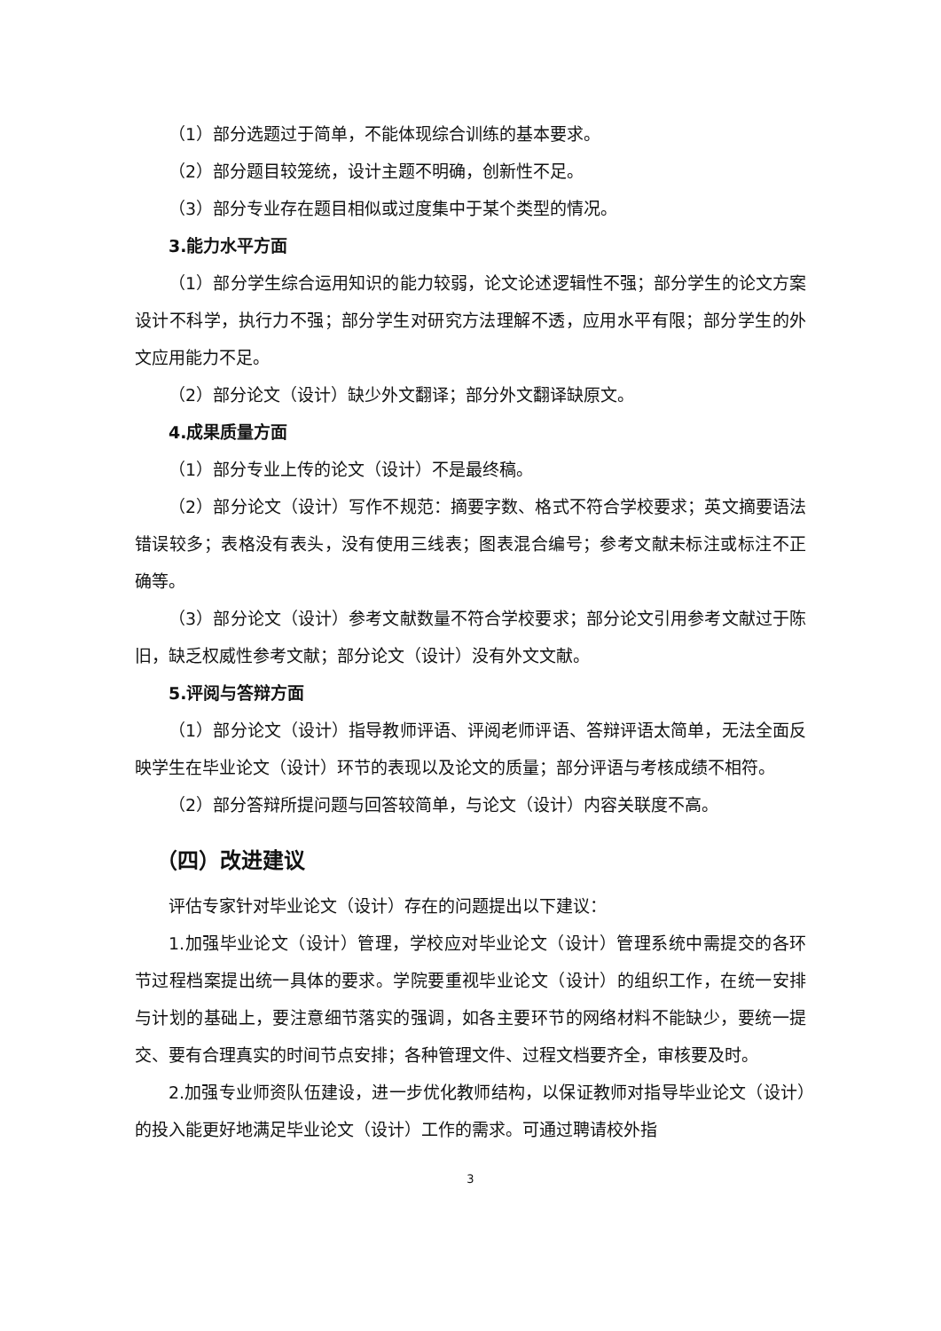（1）部分选题过于简单，不能体现综合训练的基本要求。
（2）部分题目较笼统，设计主题不明确，创新性不足。
（3）部分专业存在题目相似或过度集中于某个类型的情况。
3.能力水平方面
（1）部分学生综合运用知识的能力较弱，论文论述逻辑性不强；部分学生的论文方案设计不科学，执行力不强；部分学生对研究方法理解不透，应用水平有限；部分学生的外文应用能力不足。
（2）部分论文（设计）缺少外文翻译；部分外文翻译缺原文。
4.成果质量方面
（1）部分专业上传的论文（设计）不是最终稿。
（2）部分论文（设计）写作不规范：摘要字数、格式不符合学校要求；英文摘要语法错误较多；表格没有表头，没有使用三线表；图表混合编号；参考文献未标注或标注不正确等。
（3）部分论文（设计）参考文献数量不符合学校要求；部分论文引用参考文献过于陈旧，缺乏权威性参考文献；部分论文（设计）没有外文文献。
5.评阅与答辩方面
（1）部分论文（设计）指导教师评语、评阅老师评语、答辩评语太简单，无法全面反映学生在毕业论文（设计）环节的表现以及论文的质量；部分评语与考核成绩不相符。
（2）部分答辩所提问题与回答较简单，与论文（设计）内容关联度不高。
（四）改进建议
评估专家针对毕业论文（设计）存在的问题提出以下建议：
1.加强毕业论文（设计）管理，学校应对毕业论文（设计）管理系统中需提交的各环节过程档案提出统一具体的要求。学院要重视毕业论文（设计）的组织工作，在统一安排与计划的基础上，要注意细节落实的强调，如各主要环节的网络材料不能缺少，要统一提交、要有合理真实的时间节点安排；各种管理文件、过程文档要齐全，审核要及时。
2.加强专业师资队伍建设，进一步优化教师结构，以保证教师对指导毕业论文（设计）的投入能更好地满足毕业论文（设计）工作的需求。可通过聘请校外指
3